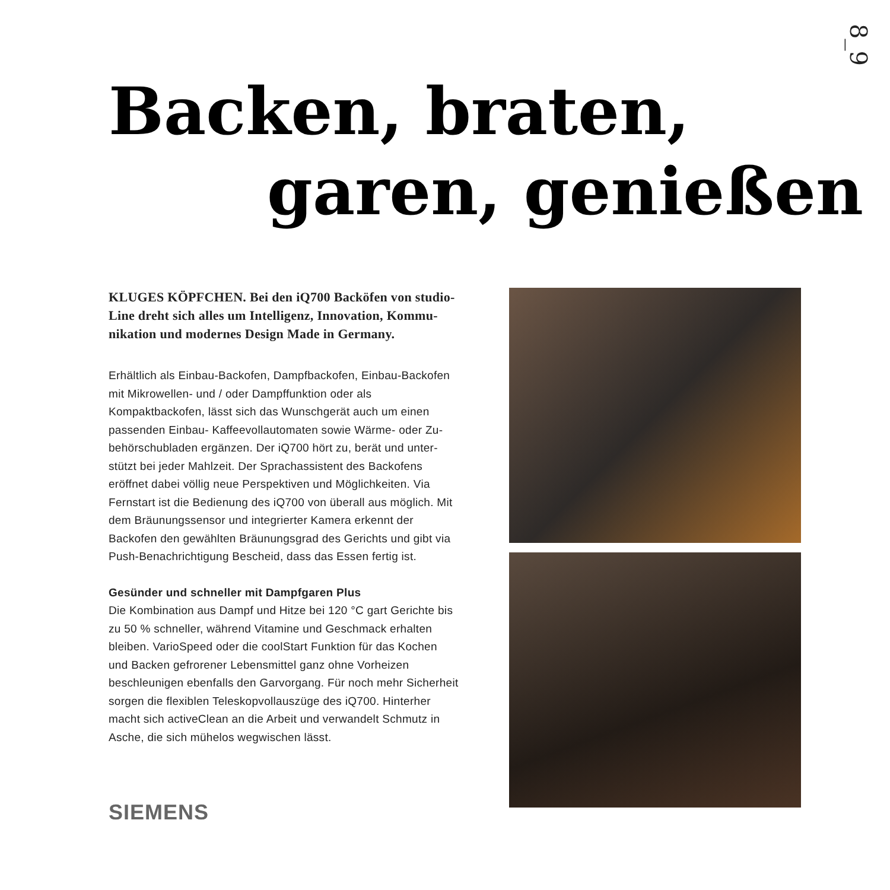8_9
Backen, braten,
garen, genießen
KLUGES KÖPFCHEN. Bei den iQ700 Backöfen von studio­Line dreht sich alles um Intelligenz, Innovation, Kommu­nikation und modernes Design Made in Germany.
Erhältlich als Einbau-Backofen, Dampfbackofen, Einbau-Backofen mit Mikrowellen- und / oder Dampffunktion oder als Kompaktbackofen, lässt sich das Wunschgerät auch um einen passenden Einbau- Kaffeevollautomaten sowie Wärme- oder Zu­behörschubladen ergänzen. Der iQ700 hört zu, berät und unter­stützt bei jeder Mahlzeit. Der Sprachassistent des Backofens eröffnet dabei völlig neue Perspektiven und Möglichkeiten. Via Fernstart ist die Bedienung des iQ700 von überall aus möglich. Mit dem Bräunungssensor und integrierter Kamera erkennt der Backofen den gewählten Bräunungsgrad des Gerichts und gibt via Push-Benachrichtigung Bescheid, dass das Essen fertig ist.
Gesünder und schneller mit Dampfgaren Plus
Die Kombination aus Dampf und Hitze bei 120 °C gart Gerichte bis zu 50 % schneller, während Vitamine und Geschmack er­halten bleiben. VarioSpeed oder die coolStart Funktion für das Kochen und Backen gefrorener Lebensmittel ganz ohne Vor­heizen beschleunigen ebenfalls den Garvorgang. Für noch mehr Sicherheit sorgen die flexiblen Teleskopvollauszüge des iQ700. Hinterher macht sich activeClean an die Arbeit und verwandelt Schmutz in Asche, die sich mühelos wegwischen lässt.
SIEMENS